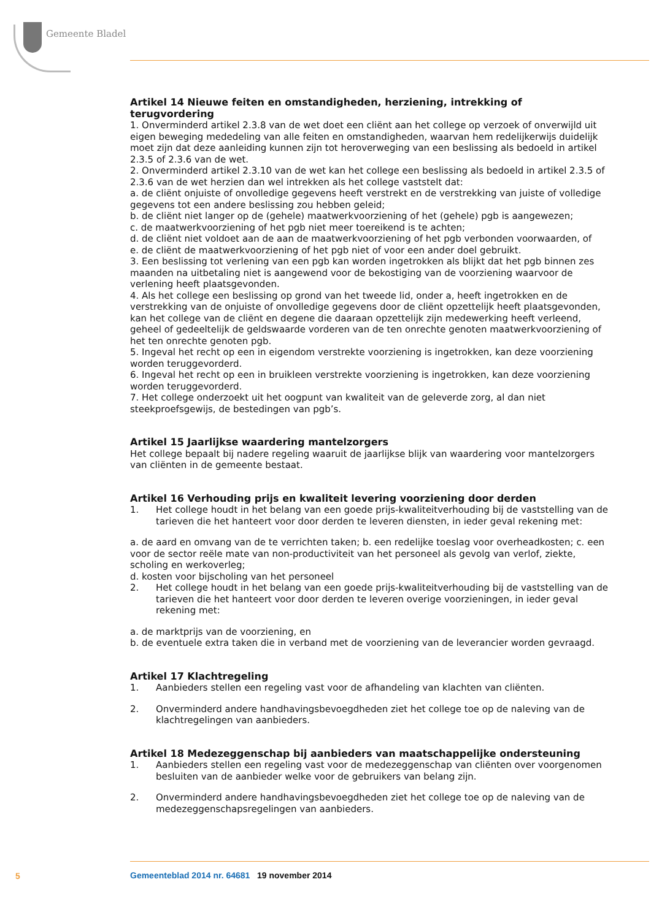Gemeente Bladel
Artikel 14 Nieuwe feiten en omstandigheden, herziening, intrekking of terugvordering
1. Onverminderd artikel 2.3.8 van de wet doet een cliënt aan het college op verzoek of onverwijld uit eigen beweging mededeling van alle feiten en omstandigheden, waarvan hem redelijkerwijs duidelijk moet zijn dat deze aanleiding kunnen zijn tot heroverweging van een beslissing als bedoeld in artikel 2.3.5 of 2.3.6 van de wet.
2. Onverminderd artikel 2.3.10 van de wet kan het college een beslissing als bedoeld in artikel 2.3.5 of 2.3.6 van de wet herzien dan wel intrekken als het college vaststelt dat:
a. de cliënt onjuiste of onvolledige gegevens heeft verstrekt en de verstrekking van juiste of volledige gegevens tot een andere beslissing zou hebben geleid;
b. de cliënt niet langer op de (gehele) maatwerkvoorziening of het (gehele) pgb is aangewezen;
c. de maatwerkvoorziening of het pgb niet meer toereikend is te achten;
d. de cliënt niet voldoet aan de aan de maatwerkvoorziening of het pgb verbonden voorwaarden, of
e. de cliënt de maatwerkvoorziening of het pgb niet of voor een ander doel gebruikt.
3. Een beslissing tot verlening van een pgb kan worden ingetrokken als blijkt dat het pgb binnen zes maanden na uitbetaling niet is aangewend voor de bekostiging van de voorziening waarvoor de verlening heeft plaatsgevonden.
4. Als het college een beslissing op grond van het tweede lid, onder a, heeft ingetrokken en de verstrekking van de onjuiste of onvolledige gegevens door de cliënt opzettelijk heeft plaatsgevonden, kan het college van de cliënt en degene die daaraan opzettelijk zijn medewerking heeft verleend, geheel of gedeeltelijk de geldswaarde vorderen van de ten onrechte genoten maatwerkvoorziening of het ten onrechte genoten pgb.
5. Ingeval het recht op een in eigendom verstrekte voorziening is ingetrokken, kan deze voorziening worden teruggevorderd.
6. Ingeval het recht op een in bruikleen verstrekte voorziening is ingetrokken, kan deze voorziening worden teruggevorderd.
7. Het college onderzoekt uit het oogpunt van kwaliteit van de geleverde zorg, al dan niet steekproefsgewijs, de bestedingen van pgb’s.
Artikel 15 Jaarlijkse waardering mantelzorgers
Het college bepaalt bij nadere regeling waaruit de jaarlijkse blijk van waardering voor mantelzorgers van cliënten in de gemeente bestaat.
Artikel 16 Verhouding prijs en kwaliteit levering voorziening door derden
1. Het college houdt in het belang van een goede prijs-kwaliteitverhouding bij de vaststelling van de tarieven die het hanteert voor door derden te leveren diensten, in ieder geval rekening met:
a. de aard en omvang van de te verrichten taken; b. een redelijke toeslag voor overheadkosten; c. een voor de sector reële mate van non-productiviteit van het personeel als gevolg van verlof, ziekte, scholing en werkoverleg;
d. kosten voor bijscholing van het personeel
2. Het college houdt in het belang van een goede prijs-kwaliteitverhouding bij de vaststelling van de tarieven die het hanteert voor door derden te leveren overige voorzieningen, in ieder geval rekening met:
a. de marktprijs van de voorziening, en
b. de eventuele extra taken die in verband met de voorziening van de leverancier worden gevraagd.
Artikel 17 Klachtregeling
1. Aanbieders stellen een regeling vast voor de afhandeling van klachten van cliënten.
2. Onverminderd andere handhavingsbevoegdheden ziet het college toe op de naleving van de klachtregelingen van aanbieders.
Artikel 18 Medezeggenschap bij aanbieders van maatschappelijke ondersteuning
1. Aanbieders stellen een regeling vast voor de medezeggenschap van cliënten over voorgenomen besluiten van de aanbieder welke voor de gebruikers van belang zijn.
2. Onverminderd andere handhavingsbevoegdheden ziet het college toe op de naleving van de medezeggenschapsregelingen van aanbieders.
5
Gemeenteblad 2014 nr. 64681 19 november 2014